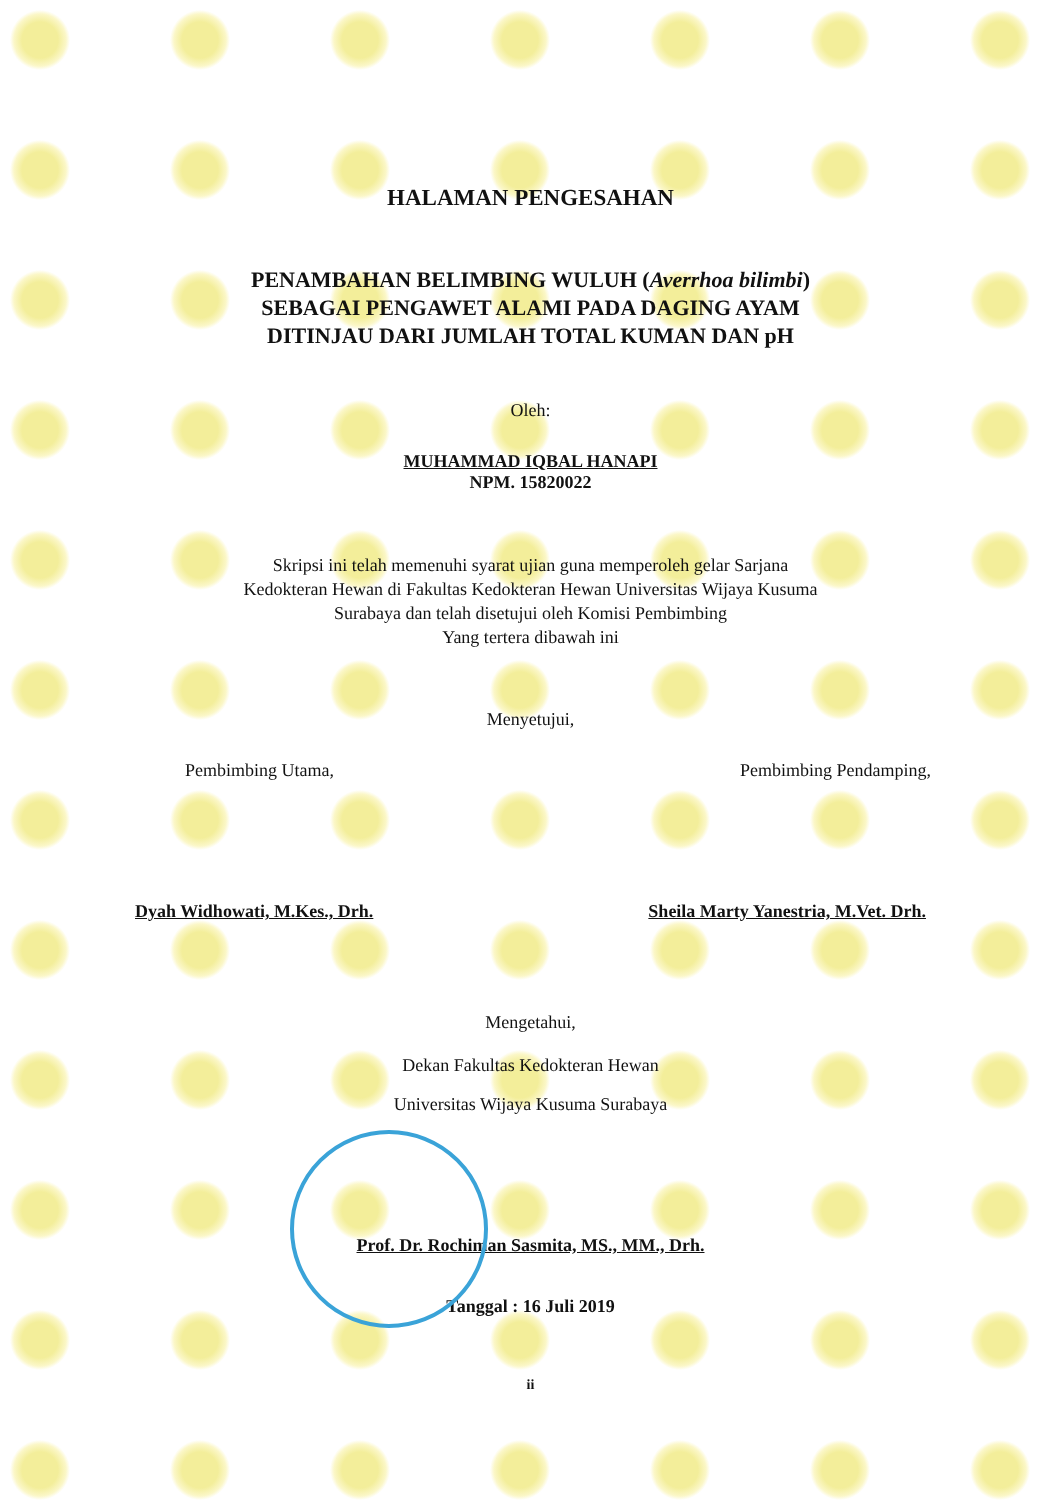HALAMAN PENGESAHAN
PENAMBAHAN BELIMBING WULUH (Averrhoa bilimbi)
SEBAGAI PENGAWET ALAMI PADA DAGING AYAM
DITINJAU DARI JUMLAH TOTAL KUMAN DAN pH
Oleh:
MUHAMMAD IQBAL HANAPI
NPM. 15820022
Skripsi ini telah memenuhi syarat ujian guna memperoleh gelar Sarjana
Kedokteran Hewan di Fakultas Kedokteran Hewan Universitas Wijaya Kusuma
Surabaya dan telah disetujui oleh Komisi Pembimbing
Yang tertera dibawah ini
Menyetujui,
Pembimbing Utama, Pembimbing Pendamping,
Dyah Widhowati, M.Kes., Drh. Sheila Marty Yanestria, M.Vet. Drh.
Mengetahui,
Dekan Fakultas Kedokteran Hewan
Universitas Wijaya Kusuma Surabaya
Prof. Dr. Rochiman Sasmita, MS., MM., Drh.
Tanggal : 16 Juli 2019
ii